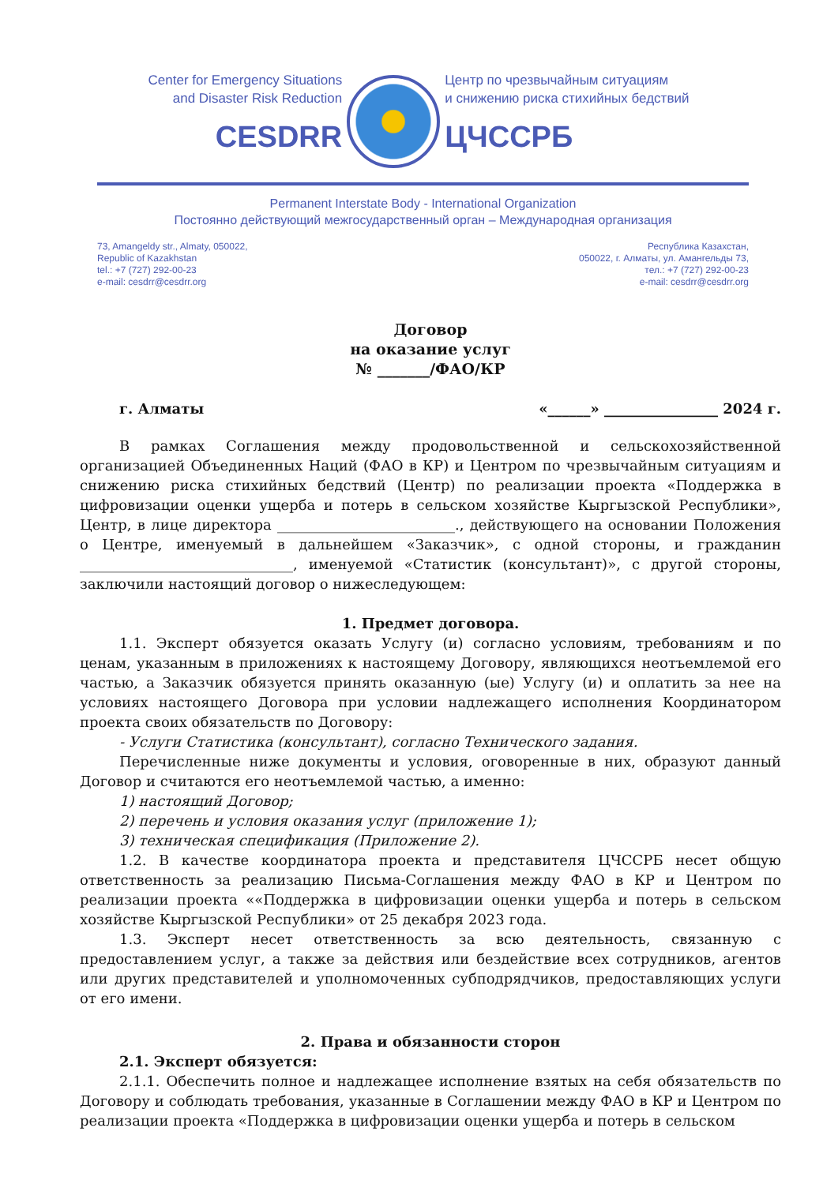Center for Emergency Situations
and Disaster Risk Reduction
CESDRR
Центр по чрезвычайным ситуациям
и снижению риска стихийных бедствий
ЦЧССРБ
Permanent Interstate Body - International Organization
Постоянно действующий межгосударственный орган – Международная организация
73, Amangeldy str., Almaty, 050022,
Republic of Kazakhstan
tel.: +7 (727) 292-00-23
e-mail: cesdrr@cesdrr.org
Республика Казахстан,
050022, г. Алматы, ул. Амангельды 73,
тел.: +7 (727) 292-00-23
e-mail: cesdrr@cesdrr.org
Договор
на оказание услуг
№ _______/ФАО/КР
г. Алматы «______» ________________ 2024 г.
В рамках Соглашения между продовольственной и сельскохозяйственной организацией Объединенных Наций (ФАО в КР) и Центром по чрезвычайным ситуациям и снижению риска стихийных бедствий (Центр) по реализации проекта «Поддержка в цифровизации оценки ущерба и потерь в сельском хозяйстве Кыргызской Республики», Центр, в лице директора _________________________., действующего на основании Положения о Центре, именуемый в дальнейшем «Заказчик», с одной стороны, и гражданин ______________________________, именуемой «Статистик (консультант)», с другой стороны, заключили настоящий договор о нижеследующем:
1. Предмет договора.
1.1. Эксперт обязуется оказать Услугу (и) согласно условиям, требованиям и по ценам, указанным в приложениях к настоящему Договору, являющихся неотъемлемой его частью, а Заказчик обязуется принять оказанную (ые) Услугу (и) и оплатить за нее на условиях настоящего Договора при условии надлежащего исполнения Координатором проекта своих обязательств по Договору:
- Услуги Статистика (консультант), согласно Технического задания.
Перечисленные ниже документы и условия, оговоренные в них, образуют данный Договор и считаются его неотъемлемой частью, а именно:
1) настоящий Договор;
2) перечень и условия оказания услуг (приложение 1);
3) техническая спецификация (Приложение 2).
1.2. В качестве координатора проекта и представителя ЦЧССРБ несет общую ответственность за реализацию Письма-Соглашения между ФАО в КР и Центром по реализации проекта ««Поддержка в цифровизации оценки ущерба и потерь в сельском хозяйстве Кыргызской Республики» от 25 декабря 2023 года.
1.3. Эксперт несет ответственность за всю деятельность, связанную с предоставлением услуг, а также за действия или бездействие всех сотрудников, агентов или других представителей и уполномоченных субподрядчиков, предоставляющих услуги от его имени.
2. Права и обязанности сторон
2.1. Эксперт обязуется:
2.1.1. Обеспечить полное и надлежащее исполнение взятых на себя обязательств по Договору и соблюдать требования, указанные в Соглашении между ФАО в КР и Центром по реализации проекта «Поддержка в цифровизации оценки ущерба и потерь в сельском